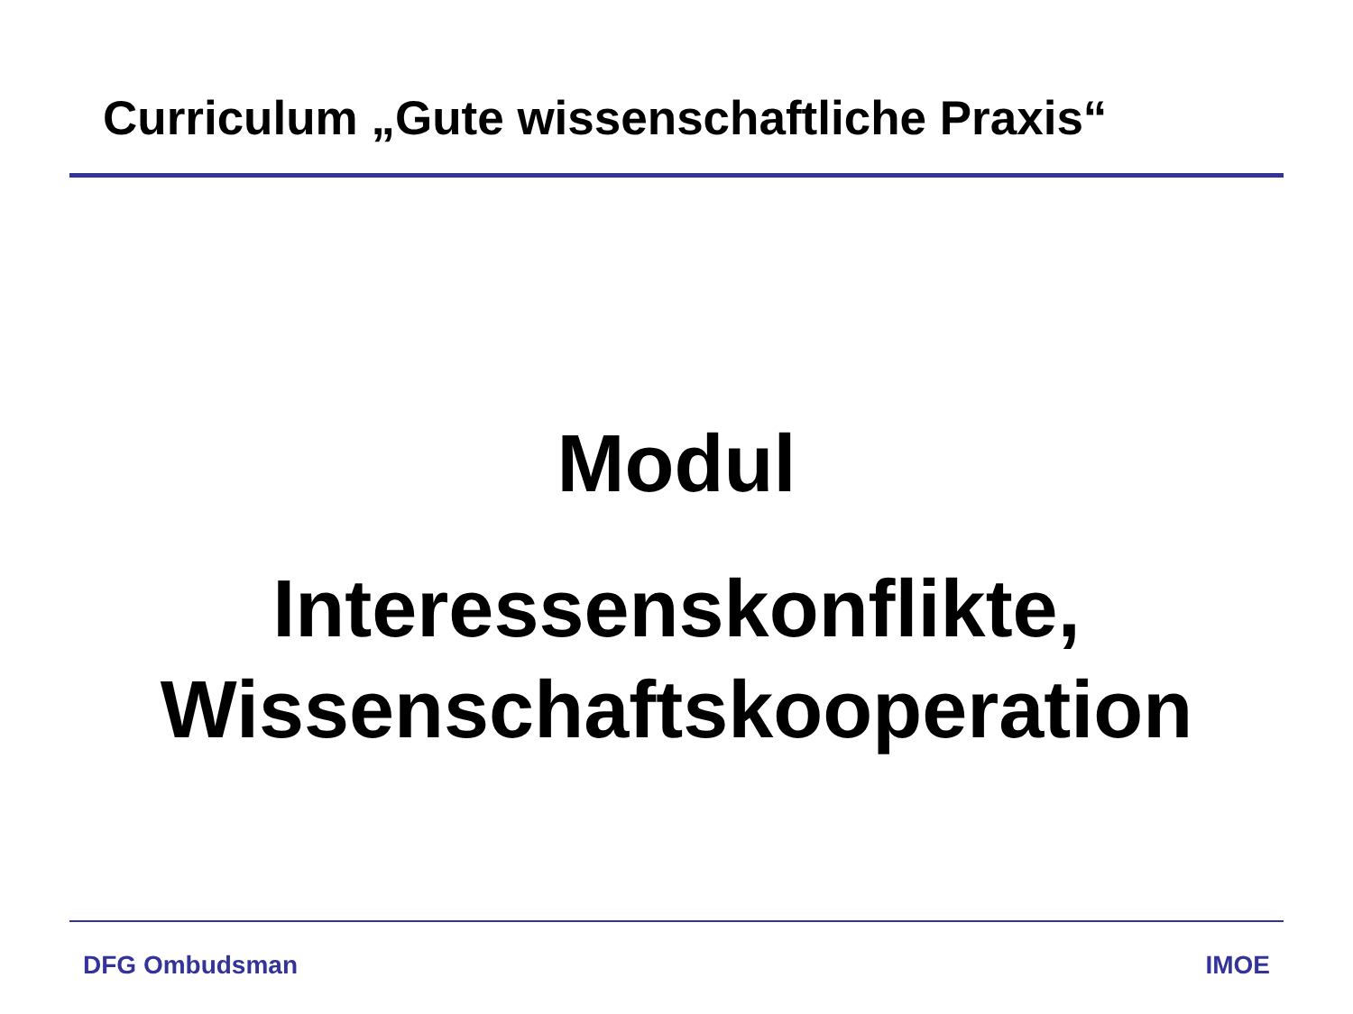Curriculum „Gute wissenschaftliche Praxis“
Modul
Interessenskonflikte,
Wissenschaftskooperation
DFG Ombudsman IMOE